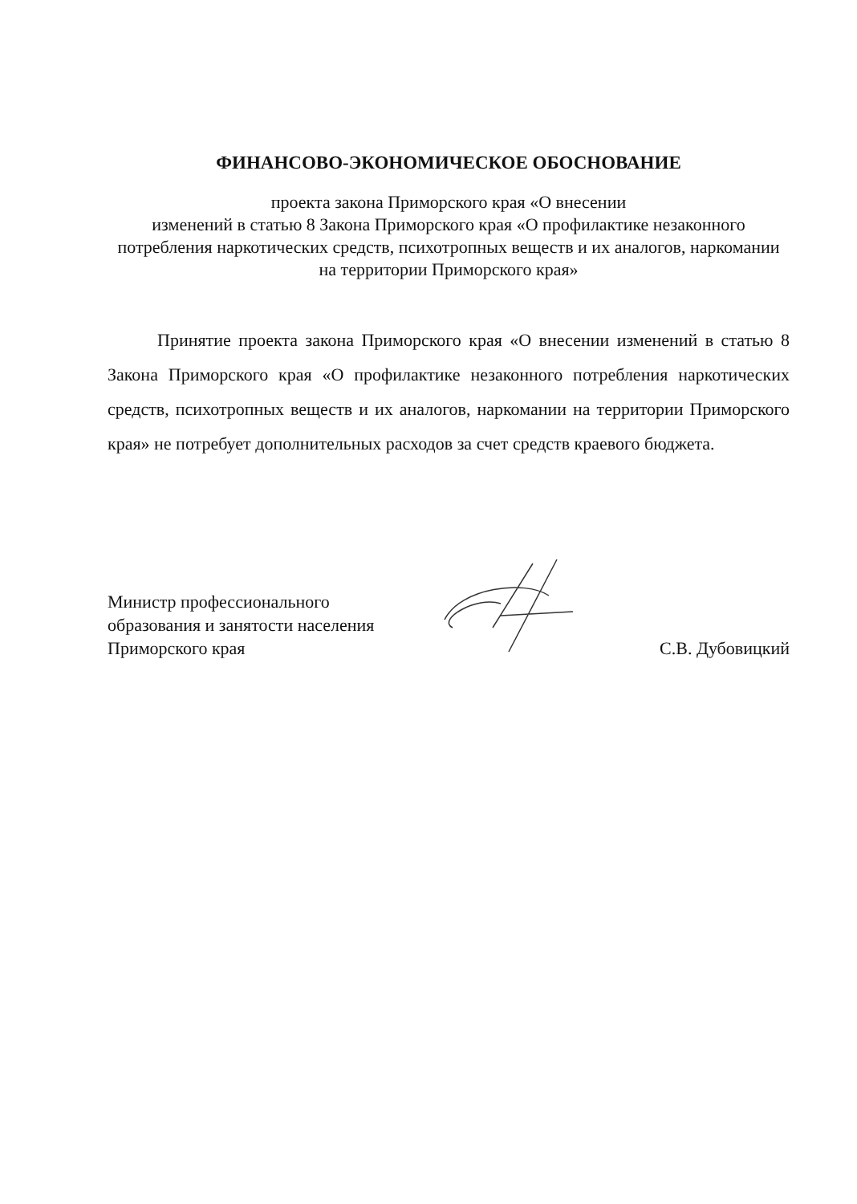ФИНАНСОВО-ЭКОНОМИЧЕСКОЕ ОБОСНОВАНИЕ
проекта закона Приморского края «О внесении
изменений в статью 8 Закона Приморского края «О профилактике незаконного потребления наркотических средств, психотропных веществ и их аналогов, наркомании на территории Приморского края»
Принятие проекта закона Приморского края «О внесении изменений в статью 8 Закона Приморского края «О профилактике незаконного потребления наркотических средств, психотропных веществ и их аналогов, наркомании на территории Приморского края» не потребует дополнительных расходов за счет средств краевого бюджета.
Министр профессионального
образования и занятости населения
Приморского края
С.В. Дубовицкий